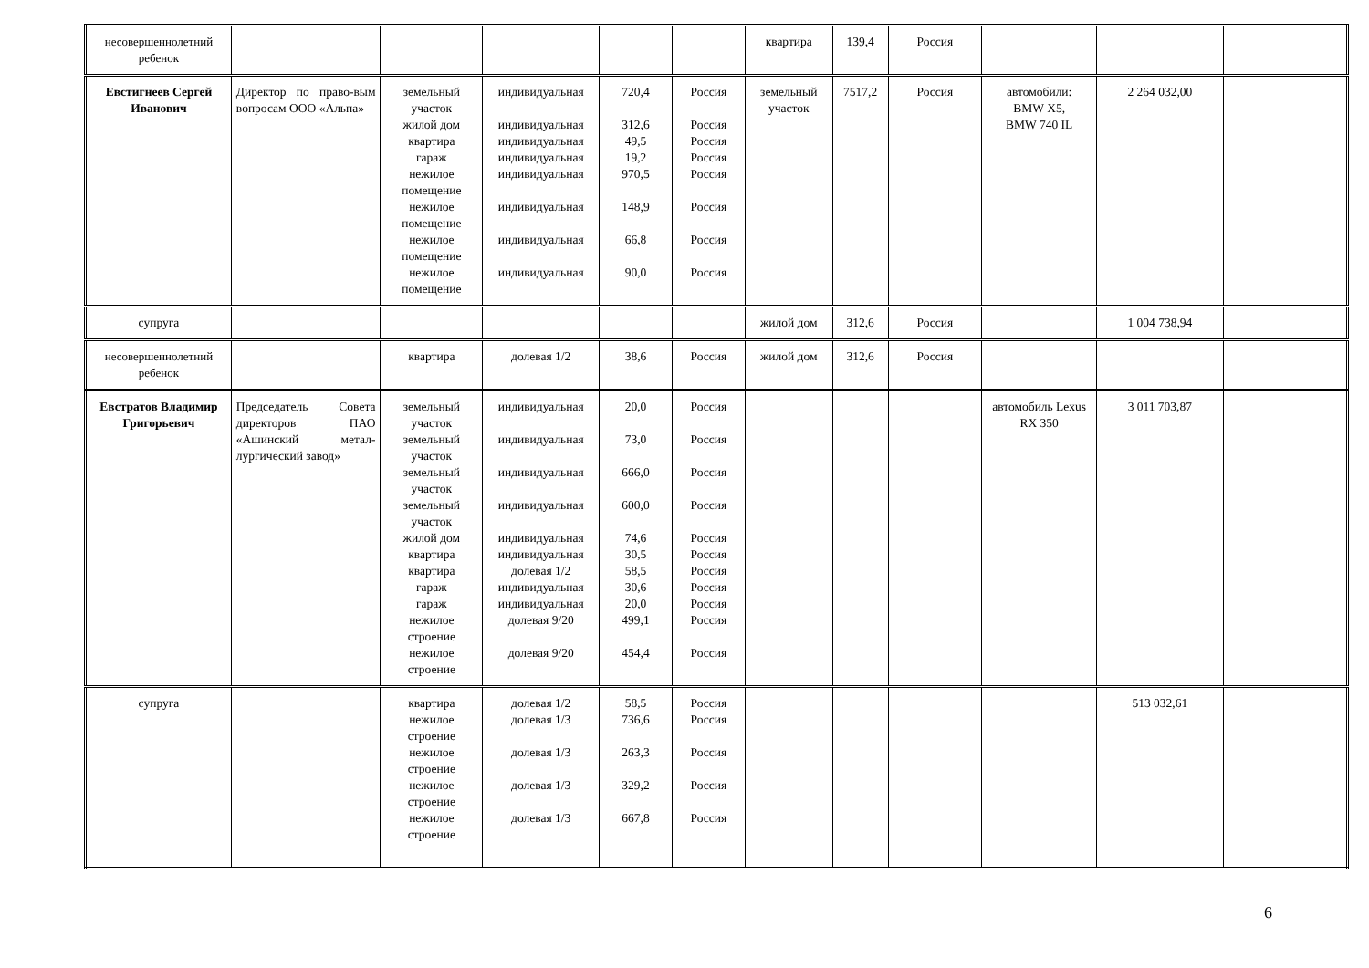| несовершеннолетний ребенок | | | | | | квартира | 139,4 | Россия | | | |
| Евстигнеев Сергей Иванович | Директор по право-вым вопросам ООО «Альпа» | земельный участок жилой дом квартира гараж нежилое помещение нежилое помещение нежилое помещение нежилое помещение | индивидуальная индивидуальная индивидуальная индивидуальная индивидуальная индивидуальная индивидуальная индивидуальная | 720,4 312,6 49,5 19,2 970,5 148,9 66,8 90,0 | Россия Россия Россия Россия Россия Россия Россия Россия | земельный участок | 7517,2 | Россия | автомобили: BMW X5, BMW 740 IL | 2 264 032,00 | |
| супруга | | | | | | жилой дом | 312,6 | Россия | | 1 004 738,94 | |
| несовершеннолетний ребенок | | квартира | долевая 1/2 | 38,6 | Россия | жилой дом | 312,6 | Россия | | | |
| Евстратов Владимир Григорьевич | Председатель Совета директоров ПАО «Ашинский метал-лургический завод» | земельный участок земельный участок земельный участок земельный участок жилой дом квартира квартира гараж гараж нежилое строение нежилое строение | индивидуальная индивидуальная индивидуальная индивидуальная индивидуальная индивидуальная долевая 1/2 индивидуальная индивидуальная долевая 9/20 долевая 9/20 | 20,0 73,0 666,0 600,0 74,6 30,5 58,5 30,6 20,0 499,1 454,4 | Россия Россия Россия Россия Россия Россия Россия Россия Россия Россия Россия | | | | автомобиль Lexus RX 350 | 3 011 703,87 | |
| супруга | | квартира нежилое строение нежилое строение нежилое строение нежилое строение | долевая 1/2 долевая 1/3 долевая 1/3 долевая 1/3 долевая 1/3 | 58,5 736,6 263,3 329,2 667,8 | Россия Россия Россия Россия Россия | | | | | 513 032,61 | |
6